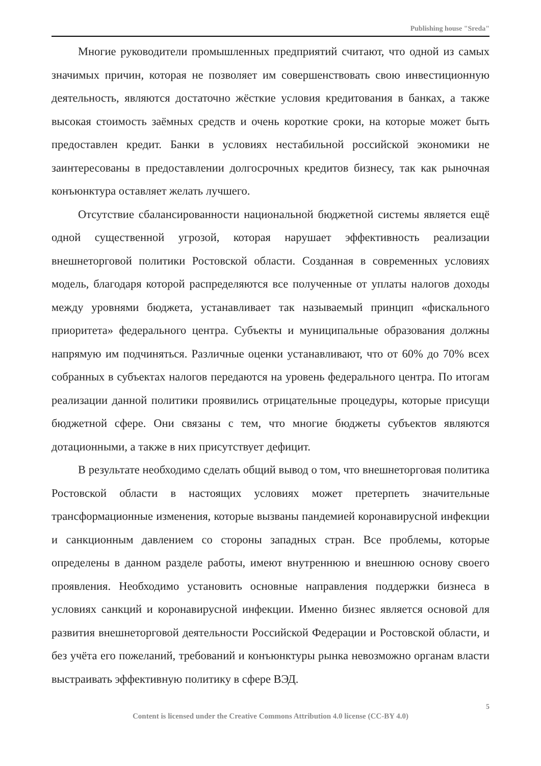Publishing house "Sreda"
Многие руководители промышленных предприятий считают, что одной из самых значимых причин, которая не позволяет им совершенствовать свою инвестиционную деятельность, являются достаточно жёсткие условия кредитования в банках, а также высокая стоимость заёмных средств и очень короткие сроки, на которые может быть предоставлен кредит. Банки в условиях нестабильной российской экономики не заинтересованы в предоставлении долгосрочных кредитов бизнесу, так как рыночная конъюнктура оставляет желать лучшего.
Отсутствие сбалансированности национальной бюджетной системы является ещё одной существенной угрозой, которая нарушает эффективность реализации внешнеторговой политики Ростовской области. Созданная в современных условиях модель, благодаря которой распределяются все полученные от уплаты налогов доходы между уровнями бюджета, устанавливает так называемый принцип «фискального приоритета» федерального центра. Субъекты и муниципальные образования должны напрямую им подчиняться. Различные оценки устанавливают, что от 60% до 70% всех собранных в субъектах налогов передаются на уровень федерального центра. По итогам реализации данной политики проявились отрицательные процедуры, которые присущи бюджетной сфере. Они связаны с тем, что многие бюджеты субъектов являются дотационными, а также в них присутствует дефицит.
В результате необходимо сделать общий вывод о том, что внешнеторговая политика Ростовской области в настоящих условиях может претерпеть значительные трансформационные изменения, которые вызваны пандемией коронавирусной инфекции и санкционным давлением со стороны западных стран. Все проблемы, которые определены в данном разделе работы, имеют внутреннюю и внешнюю основу своего проявления. Необходимо установить основные направления поддержки бизнеса в условиях санкций и коронавирусной инфекции. Именно бизнес является основой для развития внешнеторговой деятельности Российской Федерации и Ростовской области, и без учёта его пожеланий, требований и конъюнктуры рынка невозможно органам власти выстраивать эффективную политику в сфере ВЭД.
5
Content is licensed under the Creative Commons Attribution 4.0 license (CC-BY 4.0)